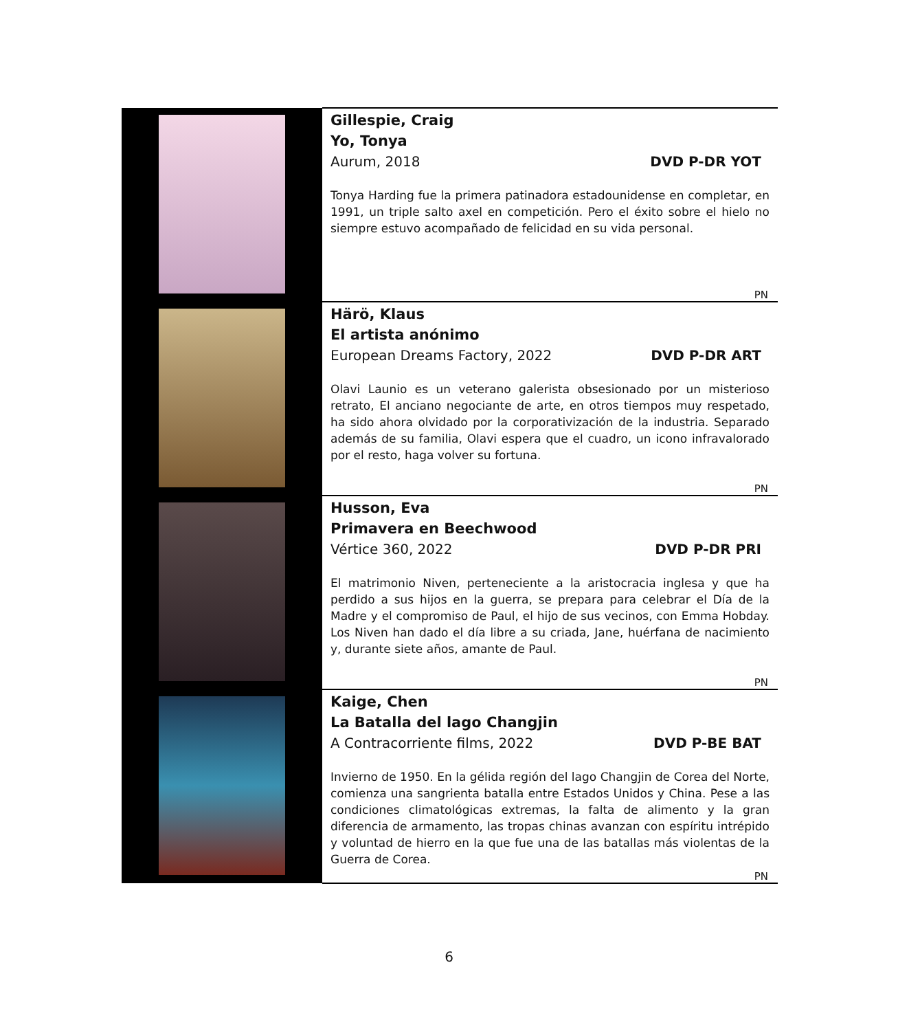| | Gillespie, Craig Yo, Tonya Aurum, 2018 DVD P-DR YOT Tonya Harding fue la primera patinadora estadounidense en completar, en 1991, un triple salto axel en competición. Pero el éxito sobre el hielo no siempre estuvo acompañado de felicidad en su vida personal. PN |
| | Härö, Klaus El artista anónimo European Dreams Factory, 2022 DVD P-DR ART Olavi Launio es un veterano galerista obsesionado por un misterioso retrato, El anciano negociante de arte, en otros tiempos muy respetado, ha sido ahora olvidado por la corporativización de la industria. Separado además de su familia, Olavi espera que el cuadro, un icono infravalorado por el resto, haga volver su fortuna. PN |
| | Husson, Eva Primavera en Beechwood Vértice 360, 2022 DVD P-DR PRI El matrimonio Niven, perteneciente a la aristocracia inglesa y que ha perdido a sus hijos en la guerra, se prepara para celebrar el Día de la Madre y el compromiso de Paul, el hijo de sus vecinos, con Emma Hobday. Los Niven han dado el día libre a su criada, Jane, huérfana de nacimiento y, durante siete años, amante de Paul. PN |
| | Kaige, Chen La Batalla del lago Changjin A Contracorriente films, 2022 DVD P-BE BAT Invierno de 1950. En la gélida región del lago Changjin de Corea del Norte, comienza una sangrienta batalla entre Estados Unidos y China. Pese a las condiciones climatológicas extremas, la falta de alimento y la gran diferencia de armamento, las tropas chinas avanzan con espíritu intrépido y voluntad de hierro en la que fue una de las batallas más violentas de la Guerra de Corea. PN |
6